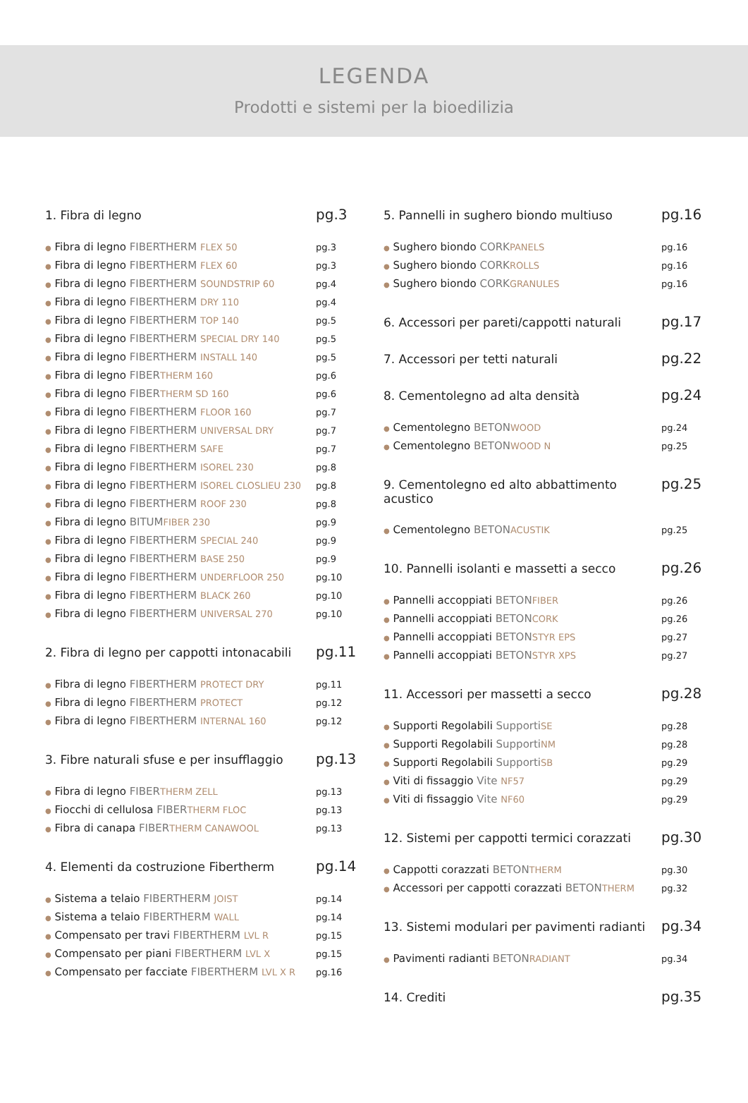LEGENDA
Prodotti e sistemi per la bioedilizia
1. Fibra di legno pg.3
● Fibra di legno FIBERTHERM FLEX 50 pg.3
● Fibra di legno FIBERTHERM FLEX 60 pg.3
● Fibra di legno FIBERTHERM SOUNDSTRIP 60 pg.4
● Fibra di legno FIBERTHERM DRY 110 pg.4
● Fibra di legno FIBERTHERM TOP 140 pg.5
● Fibra di legno FIBERTHERM SPECIAL DRY 140 pg.5
● Fibra di legno FIBERTHERM INSTALL 140 pg.5
● Fibra di legno FIBER THERM 160 pg.6
● Fibra di legno FIBER THERM SD 160 pg.6
● Fibra di legno FIBERTHERM FLOOR 160 pg.7
● Fibra di legno FIBERTHERM UNIVERSAL DRY pg.7
● Fibra di legno FIBERTHERM SAFE pg.7
● Fibra di legno FIBERTHERM ISOREL 230 pg.8
● Fibra di legno FIBERTHERM ISOREL CLOSLIEU 230 pg.8
● Fibra di legno FIBERTHERM ROOF 230 pg.8
● Fibra di legno BITUM FIBER 230 pg.9
● Fibra di legno FIBERTHERM SPECIAL 240 pg.9
● Fibra di legno FIBERTHERM BASE 250 pg.9
● Fibra di legno FIBERTHERM UNDERFLOOR 250 pg.10
● Fibra di legno FIBERTHERM BLACK 260 pg.10
● Fibra di legno FIBERTHERM UNIVERSAL 270 pg.10
2. Fibra di legno per cappotti intonacabili pg.11
● Fibra di legno FIBERTHERM PROTECT DRY pg.11
● Fibra di legno FIBERTHERM PROTECT pg.12
● Fibra di legno FIBERTHERM INTERNAL 160 pg.12
3. Fibre naturali sfuse e per insufflaggio pg.13
● Fibra di legno FIBER THERM ZELL pg.13
● Fiocchi di cellulosa FIBER THERM FLOC pg.13
● Fibra di canapa FIBER THERM CANAWOOL pg.13
4. Elementi da costruzione Fibertherm pg.14
● Sistema a telaio FIBERTHERM JOIST pg.14
● Sistema a telaio FIBERTHERM WALL pg.14
● Compensato per travi FIBERTHERM LVL R pg.15
● Compensato per piani FIBERTHERM LVL X pg.15
● Compensato per facciate FIBERTHERM LVL X R pg.16
5. Pannelli in sughero biondo multiuso pg.16
● Sughero biondo CORK PANELS pg.16
● Sughero biondo CORK ROLLS pg.16
● Sughero biondo CORK GRANULES pg.16
6. Accessori per pareti/cappotti naturali pg.17
7. Accessori per tetti naturali pg.22
8. Cementolegno ad alta densità pg.24
● Cementolegno BETON WOOD pg.24
● Cementolegno BETON WOOD N pg.25
9. Cementolegno ed alto abbattimento acustico pg.25
● Cementolegno BETON ACUSTIK pg.25
10. Pannelli isolanti e massetti a secco pg.26
● Pannelli accoppiati BETON FIBER pg.26
● Pannelli accoppiati BETON CORK pg.26
● Pannelli accoppiati BETON STYR EPS pg.27
● Pannelli accoppiati BETON STYR XPS pg.27
11. Accessori per massetti a secco pg.28
● Supporti Regolabili Supporti SE pg.28
● Supporti Regolabili Supporti NM pg.28
● Supporti Regolabili Supporti SB pg.29
● Viti di fissaggio Vite NF57 pg.29
● Viti di fissaggio Vite NF60 pg.29
12. Sistemi per cappotti termici corazzati pg.30
● Cappotti corazzati BETON THERM pg.30
● Accessori per cappotti corazzati BETON THERM pg.32
13. Sistemi modulari per pavimenti radianti pg.34
● Pavimenti radianti BETON RADIANT pg.34
14. Crediti pg.35